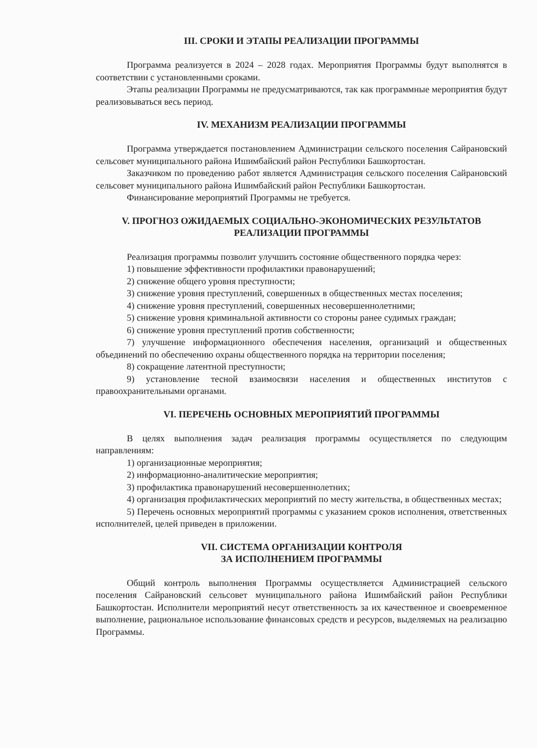III. СРОКИ И ЭТАПЫ РЕАЛИЗАЦИИ ПРОГРАММЫ
Программа реализуется в 2024 – 2028 годах. Мероприятия Программы будут выполнятся в соответствии с установленными сроками.
Этапы реализации Программы не предусматриваются, так как программные мероприятия будут реализовываться весь период.
IV. МЕХАНИЗМ РЕАЛИЗАЦИИ ПРОГРАММЫ
Программа утверждается постановлением Администрации сельского поселения Сайрановский сельсовет муниципального района Ишимбайский район Республики Башкортостан.
Заказчиком по проведению работ является Администрация сельского поселения Сайрановский сельсовет муниципального района Ишимбайский район Республики Башкортостан.
Финансирование мероприятий Программы не требуется.
V. ПРОГНОЗ ОЖИДАЕМЫХ СОЦИАЛЬНО-ЭКОНОМИЧЕСКИХ РЕЗУЛЬТАТОВ
РЕАЛИЗАЦИИ ПРОГРАММЫ
Реализация программы позволит улучшить состояние общественного порядка через:
1) повышение эффективности профилактики правонарушений;
2) снижение общего уровня преступности;
3) снижение уровня преступлений, совершенных в общественных местах поселения;
4) снижение уровня преступлений, совершенных несовершеннолетними;
5) снижение уровня криминальной активности со стороны ранее судимых граждан;
6) снижение уровня преступлений против собственности;
7) улучшение информационного обеспечения населения, организаций и общественных объединений по обеспечению охраны общественного порядка на территории поселения;
8) сокращение латентной преступности;
9) установление тесной взаимосвязи населения и общественных институтов с правоохранительными органами.
VI. ПЕРЕЧЕНЬ ОСНОВНЫХ МЕРОПРИЯТИЙ ПРОГРАММЫ
В целях выполнения задач реализация программы осуществляется по следующим направлениям:
1) организационные мероприятия;
2) информационно-аналитические мероприятия;
3) профилактика правонарушений несовершеннолетних;
4) организация профилактических мероприятий по месту жительства, в общественных местах;
5) Перечень основных мероприятий программы с указанием сроков исполнения, ответственных исполнителей, целей приведен в приложении.
VII. СИСТЕМА ОРГАНИЗАЦИИ КОНТРОЛЯ
ЗА ИСПОЛНЕНИЕМ ПРОГРАММЫ
Общий контроль выполнения Программы осуществляется Администрацией сельского поселения Сайрановский сельсовет муниципального района Ишимбайский район Республики Башкортостан. Исполнители мероприятий несут ответственность за их качественное и своевременное выполнение, рациональное использование финансовых средств и ресурсов, выделяемых на реализацию Программы.